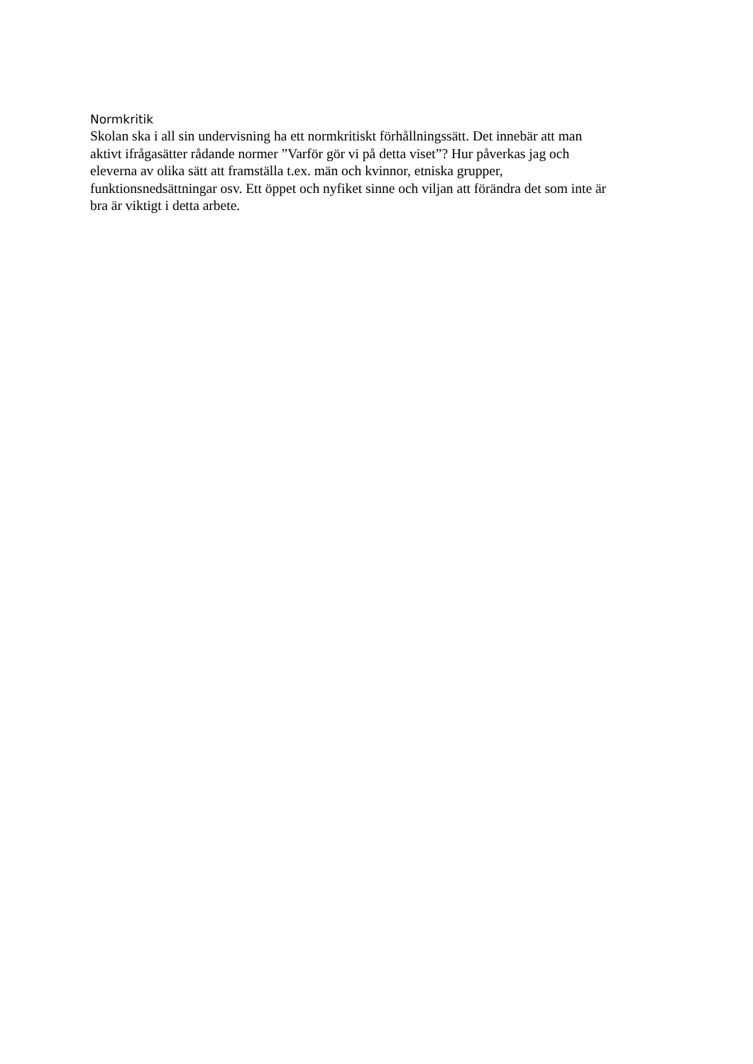Normkritik
Skolan ska i all sin undervisning ha ett normkritiskt förhållningssätt. Det innebär att man
aktivt ifrågasätter rådande normer ”Varför gör vi på detta viset”? Hur påverkas jag och
eleverna av olika sätt att framställa t.ex. män och kvinnor, etniska grupper,
funktionsnedsättningar osv. Ett öppet och nyfiket sinne och viljan att förändra det som inte är
bra är viktigt i detta arbete.